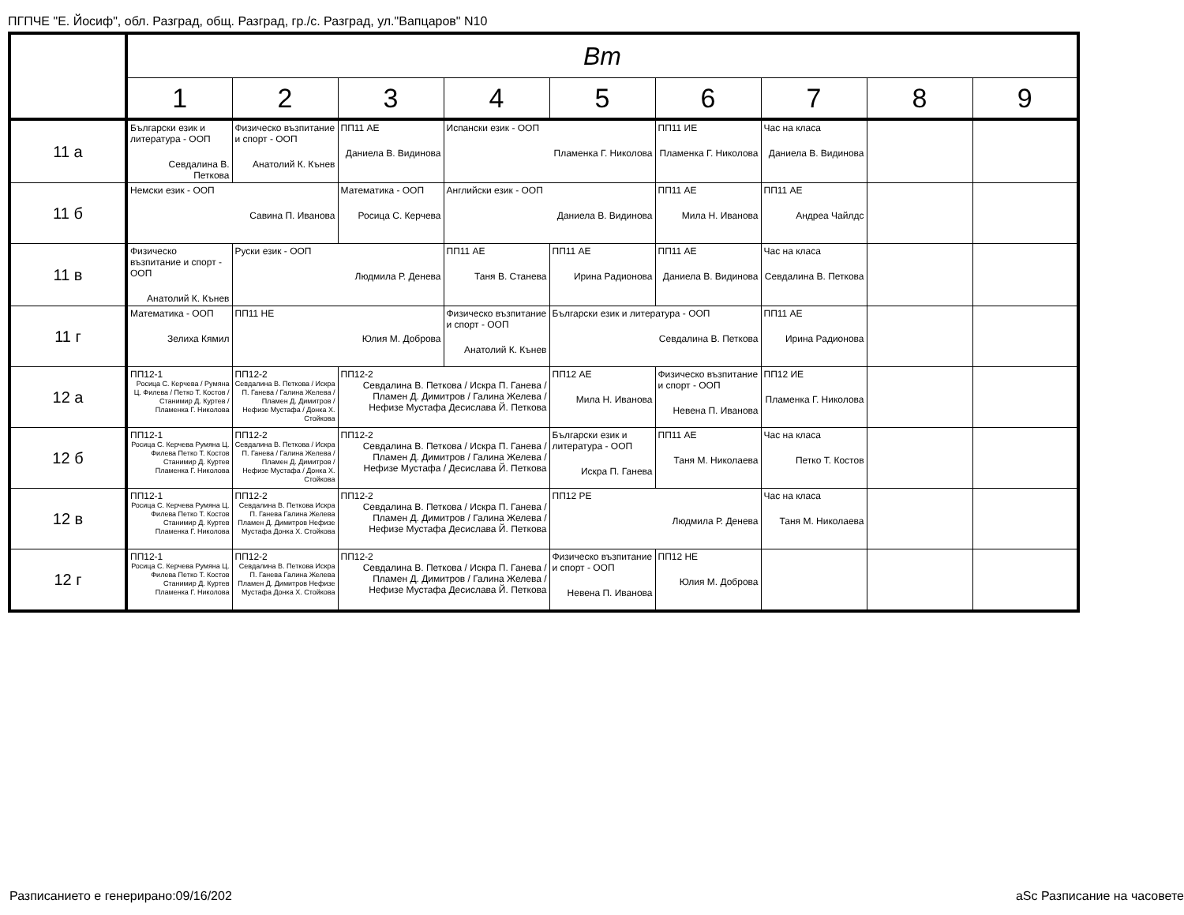ПГПЧЕ "Е. Йосиф", обл. Разград, общ. Разград, гр./с. Разград, ул."Вапцаров" N10
| | Вт | | | | | | | | |
| --- | --- | --- | --- | --- | --- | --- | --- | --- | --- |
| | 1 | 2 | 3 | 4 | 5 | 6 | 7 | 8 | 9 |
| 11 а | Български език и литература - ООП Севдалина В. Петкова | Физическо възпитание и спорт - ООП Анатолий К. Кънев | ПП11 АЕ Даниела В. Видинова | Испански език - ООП Пламенка Г. Николова | | ПП11 ИЕ Пламенка Г. Николова | Час на класа Даниела В. Видинова | | |
| 11 б | Немски език - ООП Савина П. Иванова | | Математика - ООП Росица С. Керчева | Английски език - ООП Даниела В. Видинова | | ПП11 АЕ Мила Н. Иванова | ПП11 АЕ Андреа Чайлдс | | |
| 11 в | Физическо възпитание и спорт - ООП Анатолий К. Кънев | Руски език - ООП Людмила Р. Денева | | ПП11 АЕ Таня В. Станева | ПП11 АЕ Ирина Радионова | ПП11 АЕ Даниела В. Видинова | Час на класа Севдалина В. Петкова | | |
| 11 г | Математика - ООП Зелиха Кямил | ПП11 НЕ Юлия М. Доброва | | Физическо възпитание и спорт - ООП Анатолий К. Кънев | Български език и литература - ООП Севдалина В. Петкова | | ПП11 АЕ Ирина Радионова | | |
| 12 а | ПП12-1 Росица С. Керчева / Румяна Ц. Филева / Петко Т. Костов / Станимир Д. Куртев / Пламенка Г. Николова | ПП12-2 Севдалина В. Петкова / Искра П. Ганева / Галина Желева / Пламен Д. Димитров / Нефизе Мустафа / Донка Х. Стойкова | ПП12-2 Севдалина В. Петкова / Искра П. Ганева / Пламен Д. Димитров / Галина Желева / Нефизе Мустафа Десислава Й. Петкова | | ПП12 АЕ Мила Н. Иванова | Физическо възпитание и спорт - ООП Невена П. Иванова | ПП12 ИЕ Пламенка Г. Николова | | |
| 12 б | ПП12-1 Росица С. Керчева Румяна Ц. Филева Петко Т. Костов Станимир Д. Куртев Пламенка Г. Николова | ПП12-2 Севдалина В. Петкова / Искра П. Ганева / Галина Желева / Пламен Д. Димитров / Нефизе Мустафа / Донка Х. Стойкова | ПП12-2 Севдалина В. Петкова / Искра П. Ганева / Пламен Д. Димитров / Галина Желева / Нефизе Мустафа / Десислава Й. Петкова | | Български език и литература - ООП Искра П. Ганева | ПП11 АЕ Таня М. Николаева | Час на класа Петко Т. Костов | | |
| 12 в | ПП12-1 Росица С. Керчева Румяна Ц. Филева Петко Т. Костов Станимир Д. Куртев Пламенка Г. Николова | ПП12-2 Севдалина В. Петкова Искра П. Ганева Галина Желева Пламен Д. Димитров Нефизе Мустафа Донка Х. Стойкова | ПП12-2 Севдалина В. Петкова / Искра П. Ганева / Пламен Д. Димитров / Галина Желева / Нефизе Мустафа Десислава Й. Петкова | | ПП12 РЕ Людмила Р. Денева | | Час на класа Таня М. Николаева | | |
| 12 г | ПП12-1 Росица С. Керчева Румяна Ц. Филева Петко Т. Костов Станимир Д. Куртев Пламенка Г. Николова | ПП12-2 Севдалина В. Петкова Искра П. Ганева Галина Желева Пламен Д. Димитров Нефизе Мустафа Донка Х. Стойкова | ПП12-2 Севдалина В. Петкова / Искра П. Ганева / Пламен Д. Димитров / Галина Желева / Нефизе Мустафа Десислава Й. Петкова | | Физическо възпитание и спорт - ООП Невена П. Иванова | ПП12 НЕ Юлия М. Доброва | | | |
Разписанието е генерирано:09/16/202
aSc Разписание на часовете